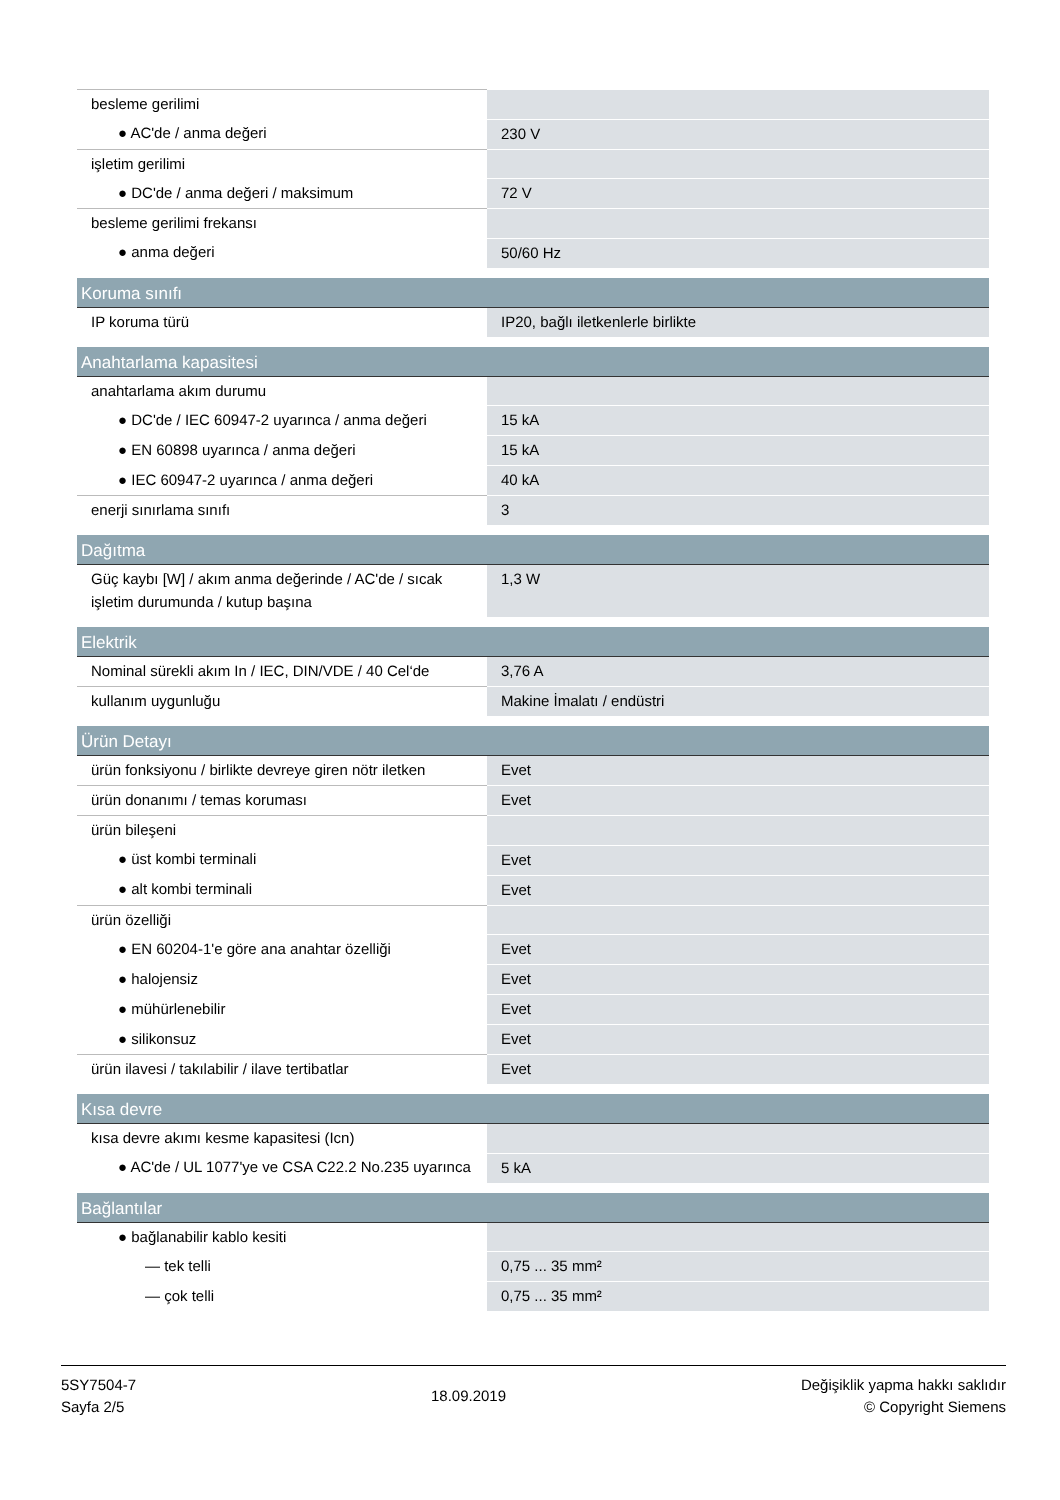| besleme gerilimi | |
| ● AC'de / anma değeri | 230 V |
| işletim gerilimi | |
| ● DC'de / anma değeri / maksimum | 72 V |
| besleme gerilimi frekansı | |
| ● anma değeri | 50/60 Hz |
| Koruma sınıfı | |
| IP koruma türü | IP20, bağlı iletkenlerle birlikte |
| Anahtarlama kapasitesi | |
| anahtarlama akım durumu | |
| ● DC'de / IEC 60947-2 uyarınca / anma değeri | 15 kA |
| ● EN 60898 uyarınca / anma değeri | 15 kA |
| ● IEC 60947-2 uyarınca / anma değeri | 40 kA |
| enerji sınırlama sınıfı | 3 |
| Dağıtma | |
| Güç kaybı [W] / akım anma değerinde / AC'de / sıcak işletim durumunda / kutup başına | 1,3 W |
| Elektrik | |
| Nominal sürekli akım In / IEC, DIN/VDE / 40 Cel‘de | 3,76 A |
| kullanım uygunluğu | Makine İmalatı / endüstri |
| Ürün Detayı | |
| ürün fonksiyonu / birlikte devreye giren nötr iletken | Evet |
| ürün donanımı / temas koruması | Evet |
| ürün bileşeni | |
| ● üst kombi terminali | Evet |
| ● alt kombi terminali | Evet |
| ürün özelliği | |
| ● EN 60204-1'e göre ana anahtar özelliği | Evet |
| ● halojensiz | Evet |
| ● mühürlenebilir | Evet |
| ● silikonsuz | Evet |
| ürün ilavesi / takılabilir / ilave tertibatlar | Evet |
| Kısa devre | |
| kısa devre akımı kesme kapasitesi (Icn) | |
| ● AC'de / UL 1077'ye ve CSA C22.2 No.235 uyarınca | 5 kA |
| Bağlantılar | |
| ● bağlanabilir kablo kesiti | |
| — tek telli | 0,75 ... 35 mm² |
| — çok telli | 0,75 ... 35 mm² |
5SY7504-7
Sayfa 2/5
18.09.2019
Değişiklik yapma hakkı saklıdır
© Copyright Siemens